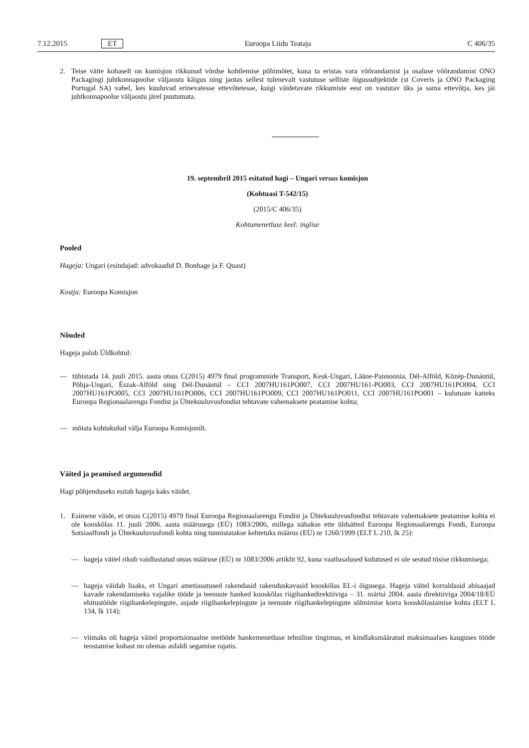7.12.2015 ET Euroopa Liidu Teataja C 406/35
2. Teise väite kohaselt on komisjon rikkunud võrdse kohtlemise põhimõtet, kuna ta eristas vara võõrandamist ja osaluse võõrandamist ONO Packagingi juhtkonnapoolse väljaostu käigus ning jaotas sellest tulenevalt vastutuse selliste õigussubjektide (st Coveris ja ONO Packaging Portugal SA) vahel, kes kuuluvad erinevatesse ettevõtetesse, kuigi väidetavate rikkumiste eest on vastutav üks ja sama ettevõtja, kes jäi juhtkonnapoolse väljaostu järel puutumata.
19. septembril 2015 esitatud hagi – Ungari versus komisjon
(Kohtuasi T-542/15)
(2015/C 406/35)
Kohtumenetluse keel: inglise
Pooled
Hageja: Ungari (esindajad: advokaadid D. Bonhage ja F. Quast)
Kostja: Euroopa Komisjon
Nõuded
Hageja palub Üldkohtul:
— tühistada 14. juuli 2015. aasta otsus C(2015) 4979 final programmide Transport, Kesk-Ungari, Lääne-Pannoonia, Dél-Alföld, Közép-Dunántúl, Põhja-Ungari, Észak-Alföld ning Dél-Dunántúl – CCI 2007HU161PO007, CCI 2007HU161-PO003, CCI 2007HU161PO004, CCI 2007HU161PO005, CCI 2007HU161PO006, CCI 2007HU161PO009, CCI 2007HU161PO011, CCI 2007HU161PO001 – kulutuste katteks Euroopa Regionaalarengu Fondist ja Ühtekuuluvusfondist tehtavate vahemaksete peatamise kohta;
— mõista kohtukulud välja Euroopa Komisjonilt.
Väited ja peamised argumendid
Hagi põhjenduseks esitab hageja kaks väidet.
1. Esimene väide, et otsus C(2015) 4979 final Euroopa Regionaalarengu Fondist ja Ühtekuuluvusfondist tehtavate vahemaksete peatamise kohta ei ole kooskõlas 11. juuli 2006. aasta määrusega (EÜ) 1083/2006, millega nähakse ette üldsätted Euroopa Regionaalarengu Fondi, Euroopa Sotsiaalfondi ja Ühtekuuluvusfondi kohta ning tunnistatakse kehtetuks määrus (EÜ) nr 1260/1999 (ELT L 210, lk 25):
— hageja väitel rikub vaidlustatud otsus määruse (EÜ) nr 1083/2006 artiklit 92, kuna vaatlusalused kulutused ei ole seotud tõsise rikkumisega;
— hageja väidab lisaks, et Ungari ametiasutused rakendasid rakenduskavasid kooskõlas EL-i õigusega. Hageja väitel korraldasid abisaajad kavade rakendamiseks vajalike tööde ja teenuste hanked kooskõlas riigihankedirektiiviga – 31. märtsi 2004. aasta direktiiviga 2004/18/EÜ ehitustööde riigihankelepingute, asjade riigihankelepingute ja teenuste riigihankelepingute sõlmimise korra kooskõlastamise kohta (ELT L 134, lk 114);
— viimaks oli hageja väitel proportsionaalne teetööde hankemenetluse tehniline tingimus, et kindlaksmääratud maksimaalses kauguses tööde teostamise kohast on olemas asfaldi segamise rajatis.